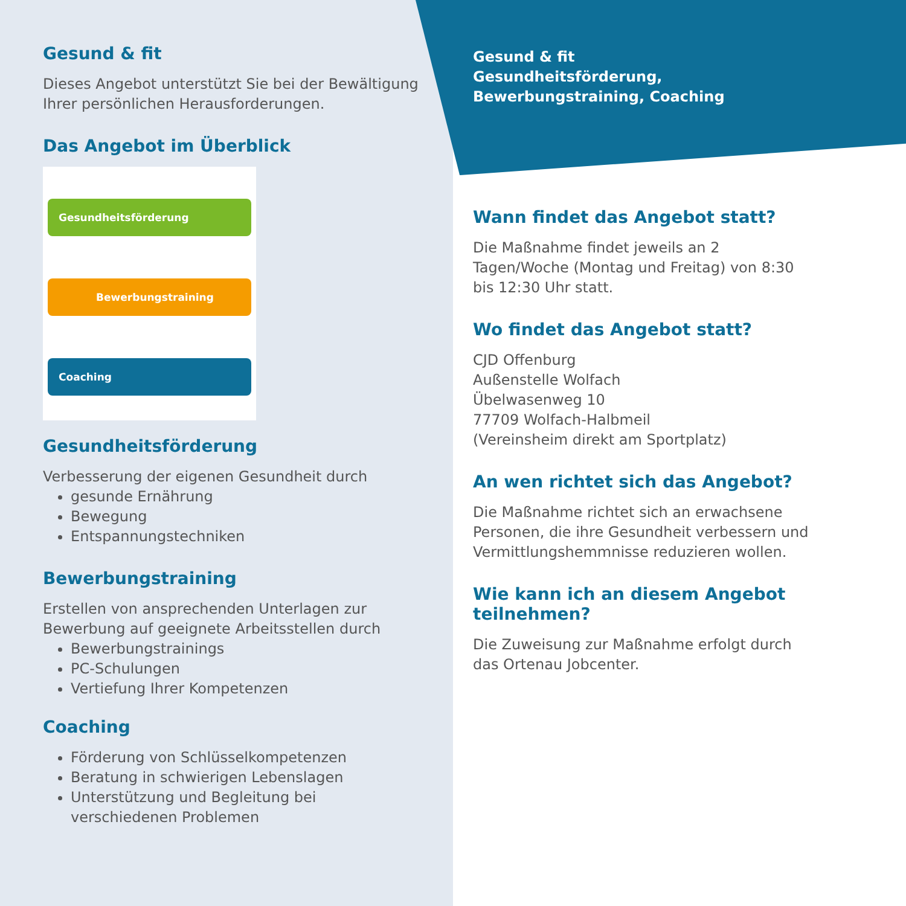Gesund & fit
Dieses Angebot unterstützt Sie bei der Bewältigung Ihrer persönlichen Herausforderungen.
Das Angebot im Überblick
Gesundheitsförderung
Bewerbungstraining
Coaching
Gesundheitsförderung
Verbesserung der eigenen Gesundheit durch
gesunde Ernährung
Bewegung
Entspannungstechniken
Bewerbungstraining
Erstellen von ansprechenden Unterlagen zur Bewerbung auf geeignete Arbeitsstellen durch
Bewerbungstrainings
PC-Schulungen
Vertiefung Ihrer Kompetenzen
Coaching
Förderung von Schlüsselkompetenzen
Beratung in schwierigen Lebenslagen
Unterstützung und Begleitung bei verschiedenen Problemen
Gesund & fit
Gesundheitsförderung, Bewerbungstraining, Coaching
Wann findet das Angebot statt?
Die Maßnahme findet jeweils an 2 Tagen/Woche (Montag und Freitag) von 8:30 bis 12:30 Uhr statt.
Wo findet das Angebot statt?
CJD Offenburg
Außenstelle Wolfach
Übelwasenweg 10
77709 Wolfach-Halbmeil
(Vereinsheim direkt am Sportplatz)
An wen richtet sich das Angebot?
Die Maßnahme richtet sich an erwachsene Personen, die ihre Gesundheit verbessern und Vermittlungshemmnisse reduzieren wollen.
Wie kann ich an diesem Angebot teilnehmen?
Die Zuweisung zur Maßnahme erfolgt durch das Ortenau Jobcenter.